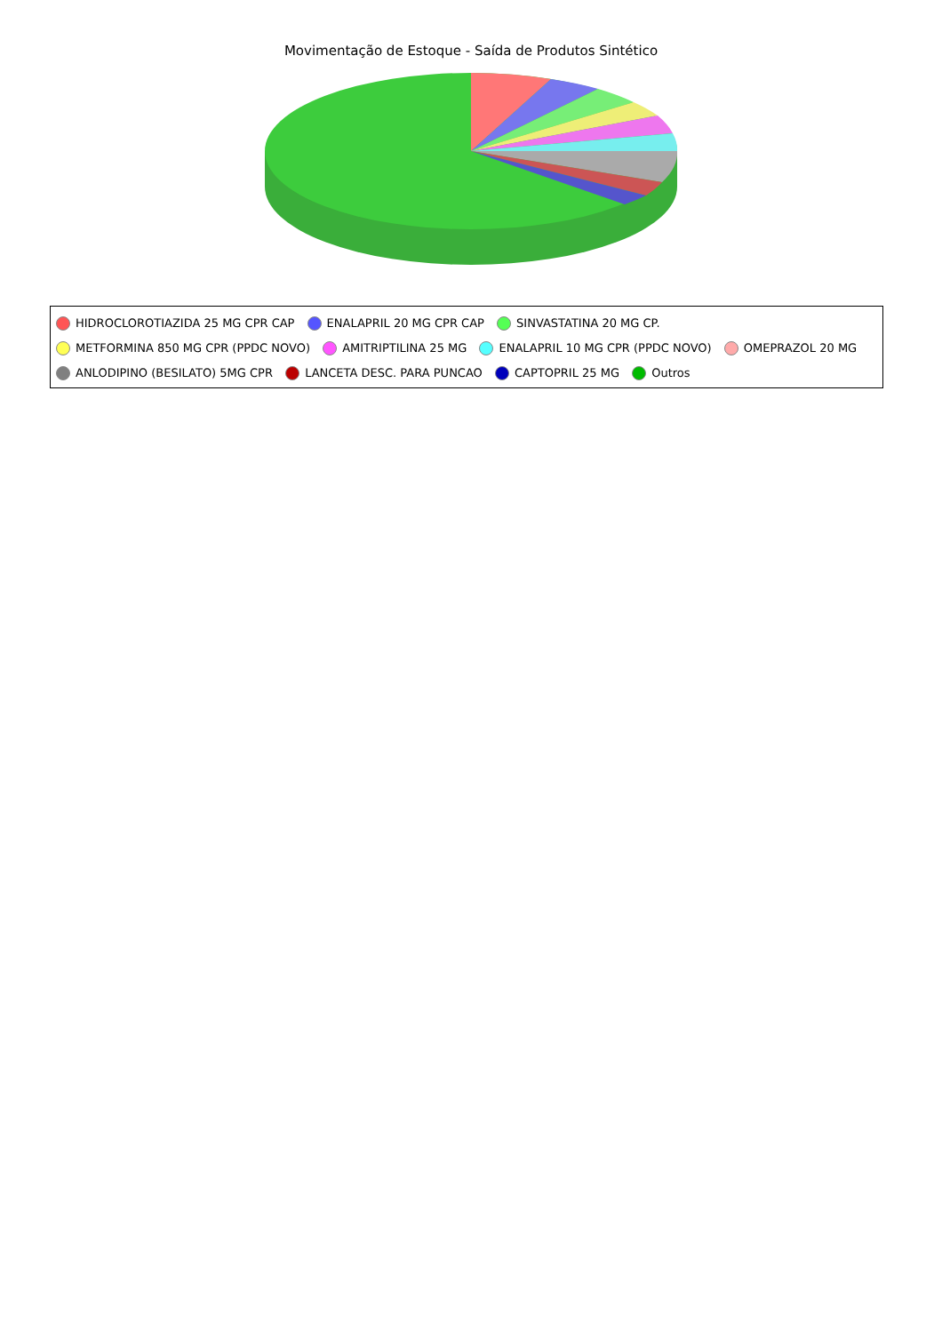Movimentação de Estoque - Saída de Produtos Sintético
HIDROCLOROTIAZIDA 25 MG CPR CAP ENALAPRIL 20 MG CPR CAP SINVASTATINA 20 MG CP.
METFORMINA 850 MG CPR (PPDC NOVO) AMITRIPTILINA 25 MG ENALAPRIL 10 MG CPR (PPDC NOVO) OMEPRAZOL 20 MG
ANLODIPINO (BESILATO) 5MG CPR LANCETA DESC. PARA PUNCAO CAPTOPRIL 25 MG Outros